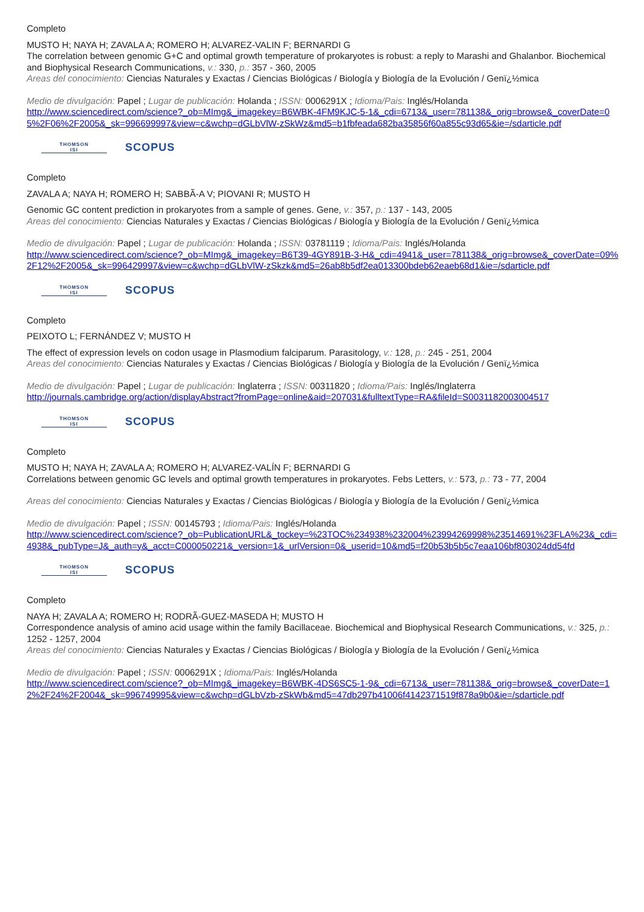Completo
MUSTO H; NAYA H; ZAVALA A; ROMERO H; ALVAREZ-VALIN F; BERNARDI G
The correlation between genomic G+C and optimal growth temperature of prokaryotes is robust: a reply to Marashi and Ghalanbor. Biochemical and Biophysical Research Communications, v.: 330, p.: 357 - 360, 2005
Areas del conocimiento: Ciencias Naturales y Exactas / Ciencias Biológicas / Biología y Biología de la Evolución / Genï¿½mica
Medio de divulgación: Papel ; Lugar de publicación: Holanda ; ISSN: 0006291X ; Idioma/Pais: Inglés/Holanda
http://www.sciencedirect.com/science?_ob=MImg&_imagekey=B6WBK-4FM9KJC-5-1&_cdi=6713&_user=781138&_orig=browse&_coverDate=05%2F06%2F2005&_sk=996699997&view=c&wchp=dGLbVlW-zSkWz&md5=b1fbfeada682ba35856f60a855c93d65&ie=/sdarticle.pdf
THOMSON
ISI
SCOPUS
Completo
ZAVALA A; NAYA H; ROMERO H; SABBÃ-A V; PIOVANI R; MUSTO H
Genomic GC content prediction in prokaryotes from a sample of genes. Gene, v.: 357, p.: 137 - 143, 2005
Areas del conocimiento: Ciencias Naturales y Exactas / Ciencias Biológicas / Biología y Biología de la Evolución / Genï¿½mica
Medio de divulgación: Papel ; Lugar de publicación: Holanda ; ISSN: 03781119 ; Idioma/Pais: Inglés/Holanda
http://www.sciencedirect.com/science?_ob=MImg&_imagekey=B6T39-4GY891B-3-H&_cdi=4941&_user=781138&_orig=browse&_coverDate=09%2F12%2F2005&_sk=996429997&view=c&wchp=dGLbVlW-zSkzk&md5=26ab8b5df2ea013300bdeb62eaeb68d1&ie=/sdarticle.pdf
THOMSON
ISI
SCOPUS
Completo
PEIXOTO L; FERNÁNDEZ V; MUSTO H
The effect of expression levels on codon usage in Plasmodium falciparum. Parasitology, v.: 128, p.: 245 - 251, 2004
Areas del conocimiento: Ciencias Naturales y Exactas / Ciencias Biológicas / Biología y Biología de la Evolución / Genï¿½mica
Medio de divulgación: Papel ; Lugar de publicación: Inglaterra ; ISSN: 00311820 ; Idioma/Pais: Inglés/Inglaterra
http://journals.cambridge.org/action/displayAbstract?fromPage=online&aid=207031&fulltextType=RA&fileId=S0031182003004517
THOMSON
ISI
SCOPUS
Completo
MUSTO H; NAYA H; ZAVALA A; ROMERO H; ALVAREZ-VALÍN F; BERNARDI G
Correlations between genomic GC levels and optimal growth temperatures in prokaryotes. Febs Letters, v.: 573, p.: 73 - 77, 2004
Areas del conocimiento: Ciencias Naturales y Exactas / Ciencias Biológicas / Biología y Biología de la Evolución / Genï¿½mica
Medio de divulgación: Papel ; ISSN: 00145793 ; Idioma/Pais: Inglés/Holanda
http://www.sciencedirect.com/science?_ob=PublicationURL&_tockey=%23TOC%234938%232004%23994269998%23514691%23FLA%23&_cdi=4938&_pubType=J&_auth=y&_acct=C000050221&_version=1&_urlVersion=0&_userid=10&md5=f20b53b5b5c7eaa106bf803024dd54fd
THOMSON
ISI
SCOPUS
Completo
NAYA H; ZAVALA A; ROMERO H; RODRÃ-GUEZ-MASEDA H; MUSTO H
Correspondence analysis of amino acid usage within the family Bacillaceae. Biochemical and Biophysical Research Communications, v.: 325, p.: 1252 - 1257, 2004
Areas del conocimiento: Ciencias Naturales y Exactas / Ciencias Biológicas / Biología y Biología de la Evolución / Genï¿½mica
Medio de divulgación: Papel ; ISSN: 0006291X ; Idioma/Pais: Inglés/Holanda
http://www.sciencedirect.com/science?_ob=MImg&_imagekey=B6WBK-4DS6SC5-1-9&_cdi=6713&_user=781138&_orig=browse&_coverDate=12%2F24%2F2004&_sk=996749995&view=c&wchp=dGLbVzb-zSkWb&md5=47db297b41006f4142371519f878a9b0&ie=/sdarticle.pdf